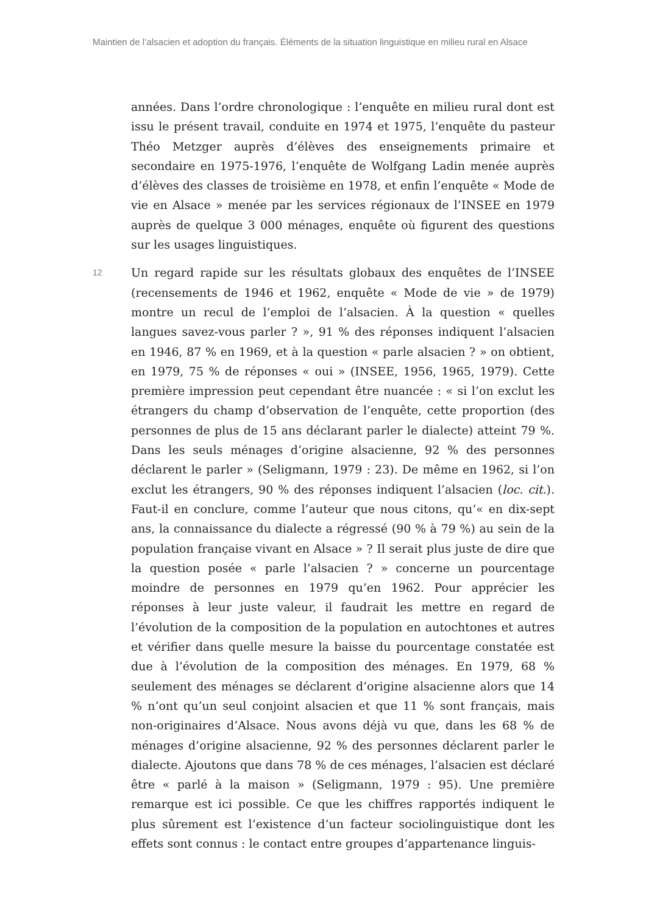Maintien de l’alsacien et adoption du français. Éléments de la situation linguistique en milieu rural en Alsace
années. Dans l’ordre chronologique : l’enquête en milieu rural dont est issu le présent travail, conduite en 1974 et 1975, l’enquête du pasteur Théo Metzger auprès d’élèves des enseignements primaire et secondaire en 1975-1976, l’enquête de Wolfgang Ladin menée auprès d’élèves des classes de troisième en 1978, et enfin l’enquête « Mode de vie en Alsace » menée par les services régionaux de l’INSEE en 1979 auprès de quelque 3 000 ménages, enquête où figurent des questions sur les usages linguistiques.
12
Un regard rapide sur les résultats globaux des enquêtes de l’INSEE (recensements de 1946 et 1962, enquête « Mode de vie » de 1979) montre un recul de l’emploi de l’alsacien. À la question « quelles langues savez-vous parler ? », 91 % des réponses indiquent l’alsacien en 1946, 87 % en 1969, et à la question « parle alsacien ? » on obtient, en 1979, 75 % de réponses « oui » (INSEE, 1956, 1965, 1979). Cette première impression peut cependant être nuancée : « si l’on exclut les étrangers du champ d’observation de l’enquête, cette proportion (des personnes de plus de 15 ans déclarant parler le dialecte) atteint 79 %. Dans les seuls ménages d’origine alsacienne, 92 % des personnes déclarent le parler » (Seligmann, 1979 : 23). De même en 1962, si l’on exclut les étrangers, 90 % des réponses indiquent l’alsacien (loc. cit.). Faut-il en conclure, comme l’auteur que nous citons, qu’« en dix-sept ans, la connaissance du dialecte a régressé (90 % à 79 %) au sein de la population française vivant en Alsace » ? Il serait plus juste de dire que la question posée « parle l’alsacien ? » concerne un pourcentage moindre de personnes en 1979 qu’en 1962. Pour apprécier les réponses à leur juste valeur, il faudrait les mettre en regard de l’évolution de la composition de la population en autochtones et autres et vérifier dans quelle mesure la baisse du pourcentage constatée est due à l’évolution de la composition des ménages. En 1979, 68 % seulement des ménages se déclarent d’origine alsacienne alors que 14 % n’ont qu’un seul conjoint alsacien et que 11 % sont français, mais non-originaires d’Alsace. Nous avons déjà vu que, dans les 68 % de ménages d’origine alsacienne, 92 % des personnes déclarent parler le dialecte. Ajoutons que dans 78 % de ces ménages, l’alsacien est déclaré être « parlé à la maison » (Seligmann, 1979 : 95). Une première remarque est ici possible. Ce que les chiffres rapportés indiquent le plus sûrement est l’existence d’un facteur sociolinguistique dont les effets sont connus : le contact entre groupes d’appartenance linguis-